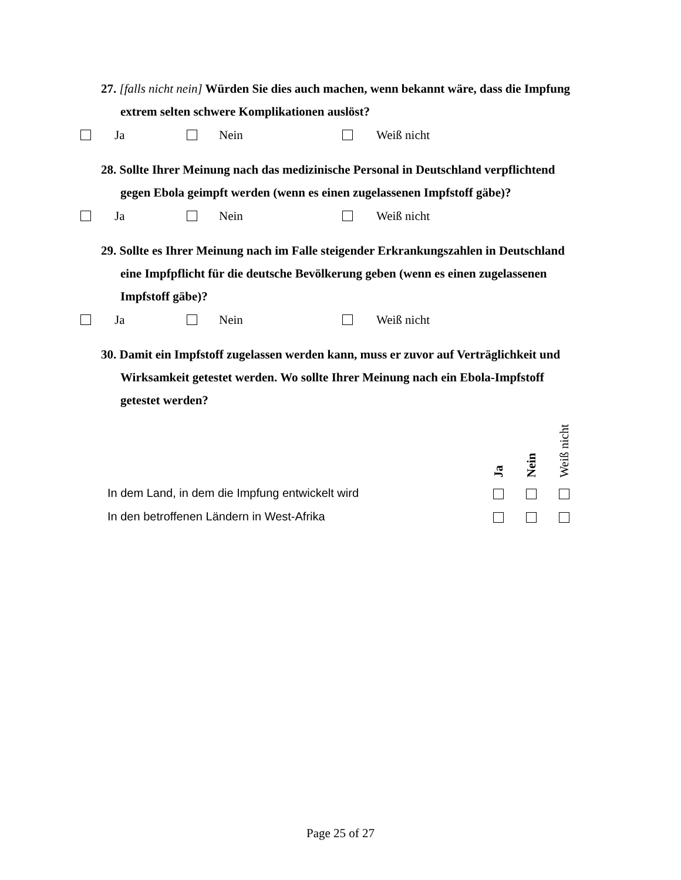27. [falls nicht nein] Würden Sie dies auch machen, wenn bekannt wäre, dass die Impfung extrem selten schwere Komplikationen auslöst?
Ja Nein Weiß nicht
28. Sollte Ihrer Meinung nach das medizinische Personal in Deutschland verpflichtend gegen Ebola geimpft werden (wenn es einen zugelassenen Impfstoff gäbe)?
Ja Nein Weiß nicht
29. Sollte es Ihrer Meinung nach im Falle steigender Erkrankungszahlen in Deutschland eine Impfpflicht für die deutsche Bevölkerung geben (wenn es einen zugelassenen Impfstoff gäbe)?
Ja Nein Weiß nicht
30. Damit ein Impfstoff zugelassen werden kann, muss er zuvor auf Verträglichkeit und Wirksamkeit getestet werden. Wo sollte Ihrer Meinung nach ein Ebola-Impfstoff getestet werden?
| | Ja | Nein | Weiß nicht |
| --- | --- | --- | --- |
| In dem Land, in dem die Impfung entwickelt wird | | | |
| In den betroffenen Ländern in West-Afrika | | | |
Page 25 of 27